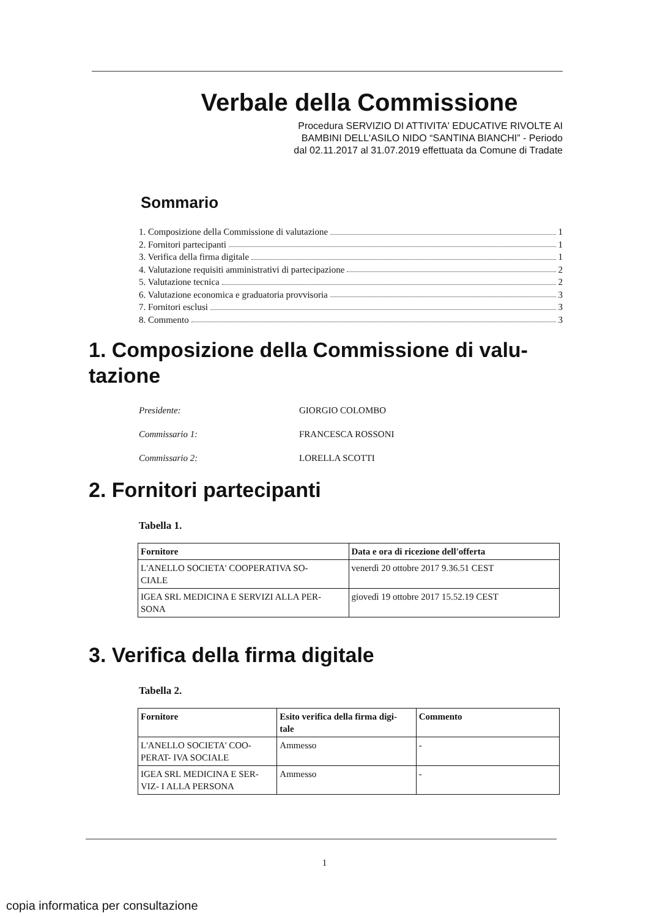Verbale della Commissione
Procedura SERVIZIO DI ATTIVITA' EDUCATIVE RIVOLTE AI
BAMBINI DELL'ASILO NIDO “SANTINA BIANCHI” - Periodo
dal 02.11.2017 al 31.07.2019 effettuata da Comune di Tradate
Sommario
1. Composizione della Commissione di valutazione 1
2. Fornitori partecipanti 1
3. Verifica della firma digitale 1
4. Valutazione requisiti amministrativi di partecipazione 2
5. Valutazione tecnica 2
6. Valutazione economica e graduatoria provvisoria 3
7. Fornitori esclusi 3
8. Commento 3
1. Composizione della Commissione di valu-
tazione
Presidente: GIORGIO COLOMBO
Commissario 1: FRANCESCA ROSSONI
Commissario 2: LORELLA SCOTTI
2. Fornitori partecipanti
Tabella 1.
| Fornitore | Data e ora di ricezione dell'offerta |
| --- | --- |
| L'ANELLO SOCIETA' COOPERATIVA SO- CIALE | venerdì 20 ottobre 2017 9.36.51 CEST |
| IGEA SRL MEDICINA E SERVIZI ALLA PER- SONA | giovedì 19 ottobre 2017 15.52.19 CEST |
3. Verifica della firma digitale
Tabella 2.
| Fornitore | Esito verifica della firma digi- tale | Commento |
| --- | --- | --- |
| L'ANELLO SOCIETA' COO- PERAT- IVA SOCIALE | Ammesso | - |
| IGEA SRL MEDICINA E SER- VIZ- I ALLA PERSONA | Ammesso | - |
1
copia informatica per consultazione